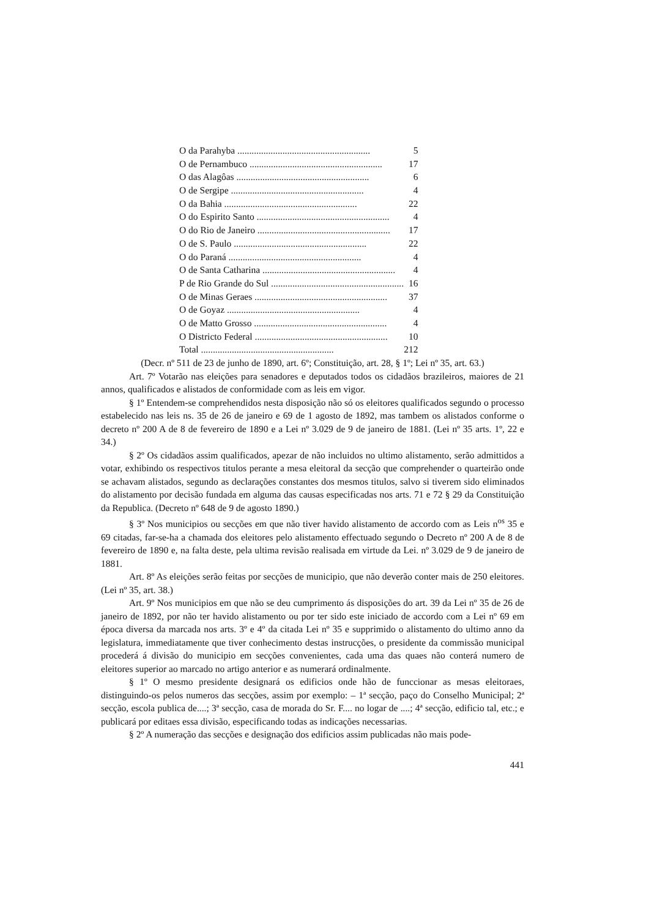| O da Parahyba ........................................................ | 5 |
| O de Pernambuco ........................................................ | 17 |
| O das Alagôas ........................................................ | 6 |
| O de Sergipe ........................................................ | 4 |
| O da Bahia ........................................................ | 22 |
| O do Espirito Santo ........................................................ | 4 |
| O do Rio de Janeiro ........................................................ | 17 |
| O de S. Paulo ........................................................ | 22 |
| O do Paraná ........................................................ | 4 |
| O de Santa Catharina ........................................................ | 4 |
| P de Rio Grande do Sul ........................................................ | 16 |
| O de Minas Geraes ........................................................ | 37 |
| O de Goyaz ........................................................ | 4 |
| O de Matto Grosso ........................................................ | 4 |
| O Districto Federal ........................................................ | 10 |
| Total ........................................................ | 212 |
(Decr. nº 511 de 23 de junho de 1890, art. 6º; Constituição, art. 28, § 1º; Lei nº 35, art. 63.)
Art. 7º Votarão nas eleições para senadores e deputados todos os cidadãos brazileiros, maiores de 21 annos, qualificados e alistados de conformidade com as leis em vigor.
§ 1º Entendem-se comprehendidos nesta disposição não só os eleitores qualificados segundo o processo estabelecido nas leis ns. 35 de 26 de janeiro e 69 de 1 agosto de 1892, mas tambem os alistados conforme o decreto nº 200 A de 8 de fevereiro de 1890 e a Lei nº 3.029 de 9 de janeiro de 1881. (Lei nº 35 arts. 1º, 22 e 34.)
§ 2º Os cidadãos assim qualificados, apezar de não incluidos no ultimo alistamento, serão admittidos a votar, exhibindo os respectivos titulos perante a mesa eleitoral da secção que comprehender o quarteirão onde se achavam alistados, segundo as declarações constantes dos mesmos titulos, salvo si tiverem sido eliminados do alistamento por decisão fundada em alguma das causas especificadas nos arts. 71 e 72 § 29 da Constituição da Republica. (Decreto nº 648 de 9 de agosto 1890.)
§ 3º Nos municipios ou secções em que não tiver havido alistamento de accordo com as Leis n<sup>os</sup> 35 e 69 citadas, far-se-ha a chamada dos eleitores pelo alistamento effectuado segundo o Decreto nº 200 A de 8 de fevereiro de 1890 e, na falta deste, pela ultima revisão realisada em virtude da Lei. nº 3.029 de 9 de janeiro de 1881.
Art. 8º As eleições serão feitas por secções de municipio, que não deverão conter mais de 250 eleitores. (Lei nº 35, art. 38.)
Art. 9º Nos municipios em que não se deu cumprimento ás disposições do art. 39 da Lei nº 35 de 26 de janeiro de 1892, por não ter havido alistamento ou por ter sido este iniciado de accordo com a Lei nº 69 em época diversa da marcada nos arts. 3º e 4º da citada Lei nº 35 e supprimido o alistamento do ultimo anno da legislatura, immediatamente que tiver conhecimento destas instrucções, o presidente da commissão municipal procederá á divisão do municipio em secções convenientes, cada uma das quaes não conterá numero de eleitores superior ao marcado no artigo anterior e as numerará ordinalmente.
§ 1º O mesmo presidente designará os edificios onde hão de funccionar as mesas eleitoraes, distinguindo-os pelos numeros das secções, assim por exemplo: – 1ª secção, paço do Conselho Municipal; 2ª secção, escola publica de....; 3ª secção, casa de morada do Sr. F.... no logar de ....; 4ª secção, edificio tal, etc.; e publicará por editaes essa divisão, especificando todas as indicações necessarias.
§ 2º A numeração das secções e designação dos edificios assim publicadas não mais pode-
441